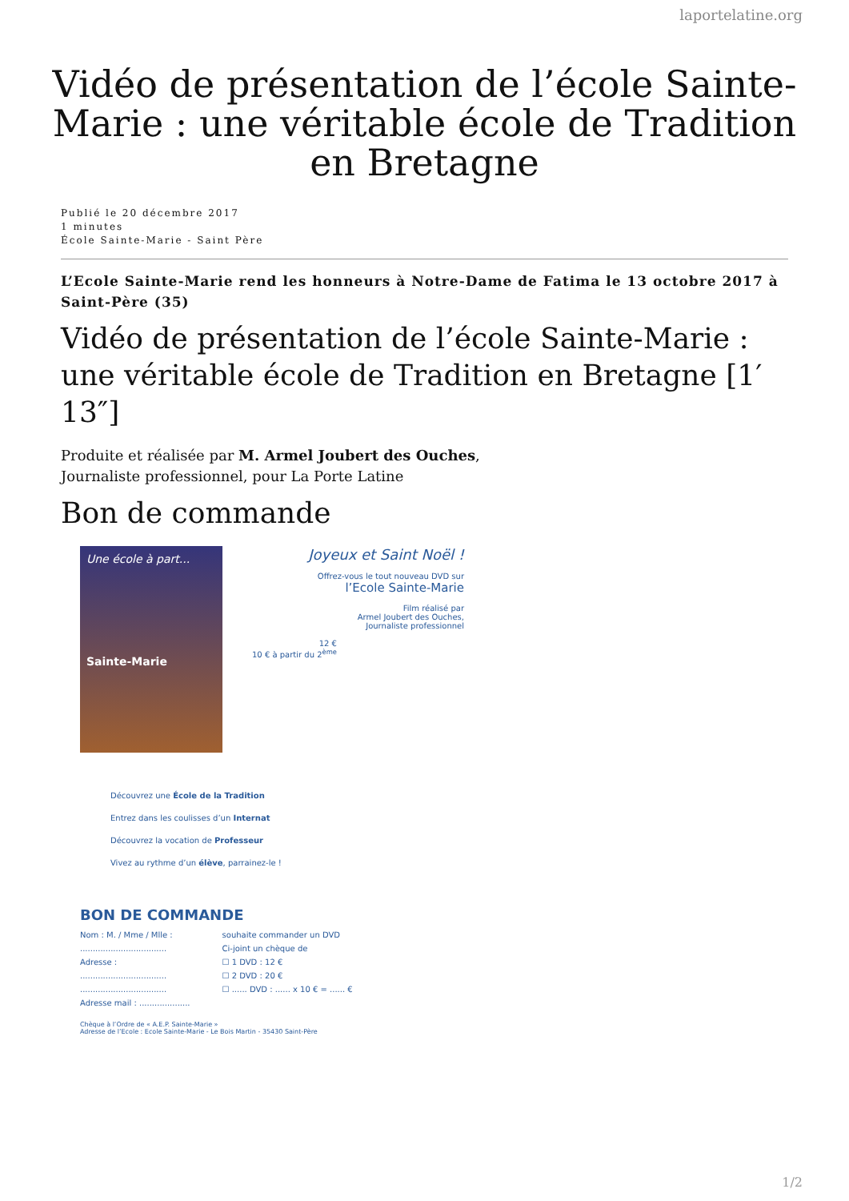laportelatine.org
Vidéo de présentation de l’école Sainte-Marie : une véritable école de Tradition en Bretagne
Publié le 20 décembre 2017
1 minutes
École Sainte-Marie - Saint Père
L’Ecole Sainte-Marie rend les honneurs à Notre-Dame de Fatima le 13 octobre 2017 à Saint-Père (35)
Vidéo de présentation de l’école Sainte-Marie : une véritable école de Tradition en Bretagne [1′ 13″]
Produite et réalisée par M. Armel Joubert des Ouches,
Journaliste professionnel, pour La Porte Latine
Bon de commande
Une école à part...
Sainte-Marie
Joyeux et Saint Noël !
Offrez-vous le tout nouveau DVD sur
l’Ecole Sainte-Marie
Film réalisé par
Armel Joubert des Ouches,
Journaliste professionnel
12 €
10 € à partir du 2<sup>ème</sup>
Découvrez une École de la Tradition
Entrez dans les coulisses d’un Internat
Découvrez la vocation de Professeur
Vivez au rythme d’un élève, parrainez-le !
BON DE COMMANDE
Nom : M. / Mme / Mlle :
..................................
Adresse :
..................................
..................................
Adresse mail : ....................
souhaite commander un DVD
Ci-joint un chèque de
☐ 1 DVD : 12 €
☐ 2 DVD : 20 €
☐ ...... DVD : ...... x 10 € = ...... €
Chèque à l’Ordre de « A.E.P. Sainte-Marie »
Adresse de l’Ecole : Ecole Sainte-Marie - Le Bois Martin - 35430 Saint-Père
1/2